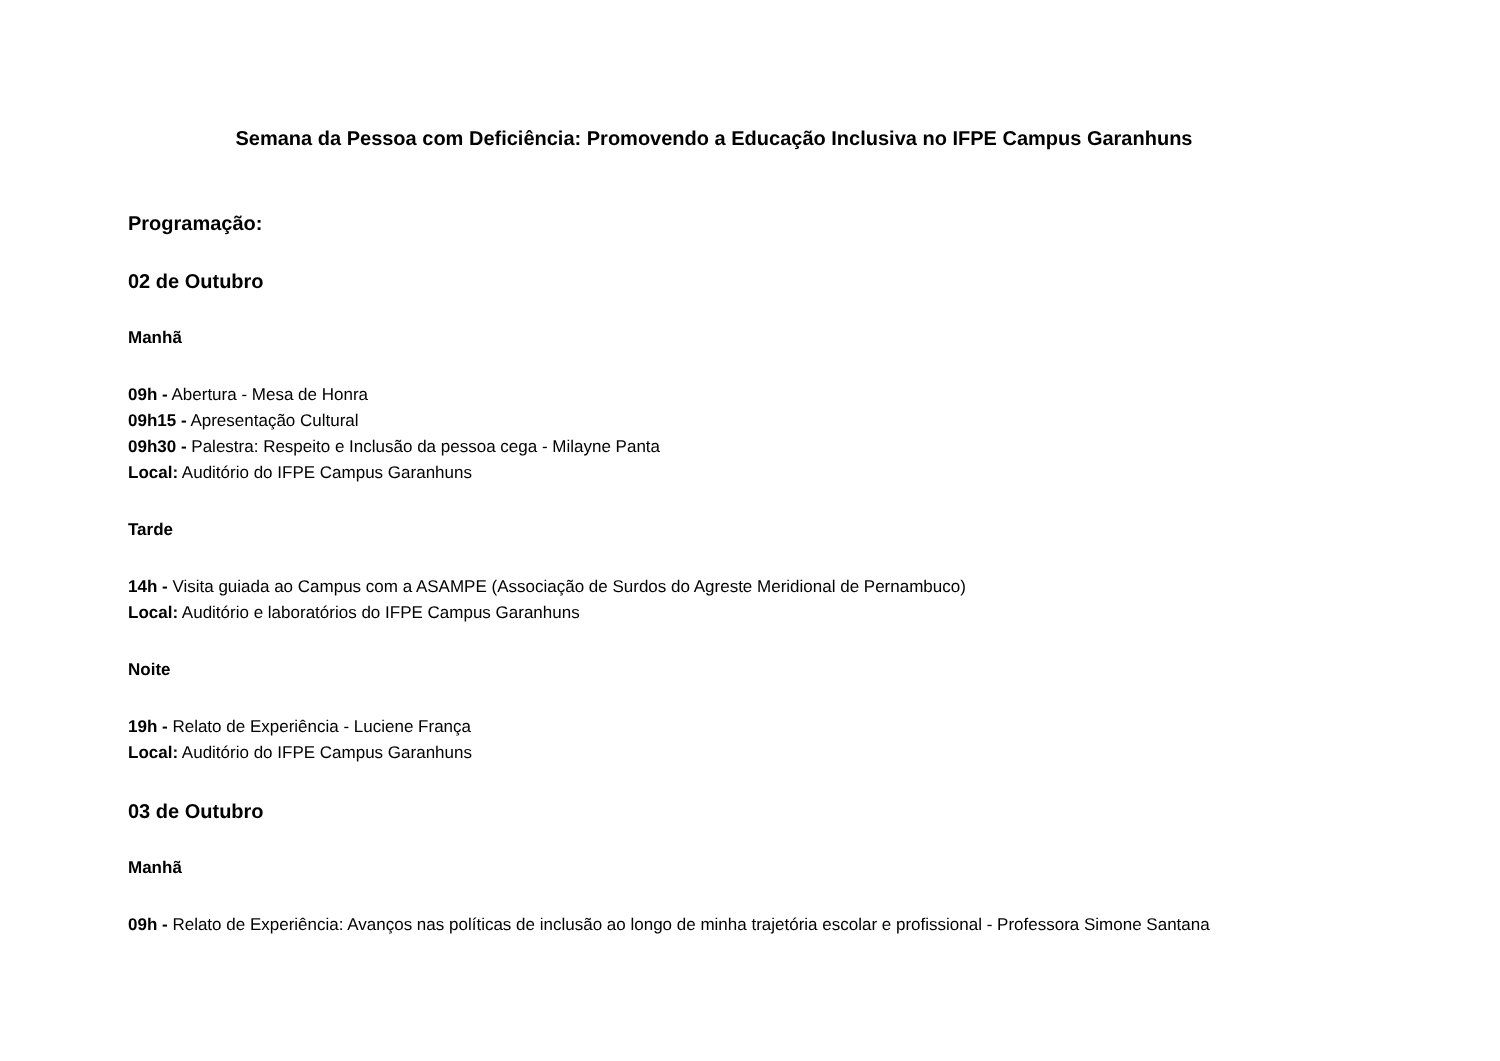Semana da Pessoa com Deficiência: Promovendo a Educação Inclusiva no IFPE Campus Garanhuns
Programação:
02 de Outubro
Manhã
09h - Abertura - Mesa de Honra
09h15 - Apresentação Cultural
09h30 - Palestra: Respeito e Inclusão da pessoa cega - Milayne Panta
Local: Auditório do IFPE Campus Garanhuns
Tarde
14h - Visita guiada ao Campus com a ASAMPE (Associação de Surdos do Agreste Meridional de Pernambuco)
Local: Auditório e laboratórios do IFPE Campus Garanhuns
Noite
19h - Relato de Experiência - Luciene França
Local: Auditório do IFPE Campus Garanhuns
03 de Outubro
Manhã
09h - Relato de Experiência: Avanços nas políticas de inclusão ao longo de minha trajetória escolar e profissional - Professora Simone Santana